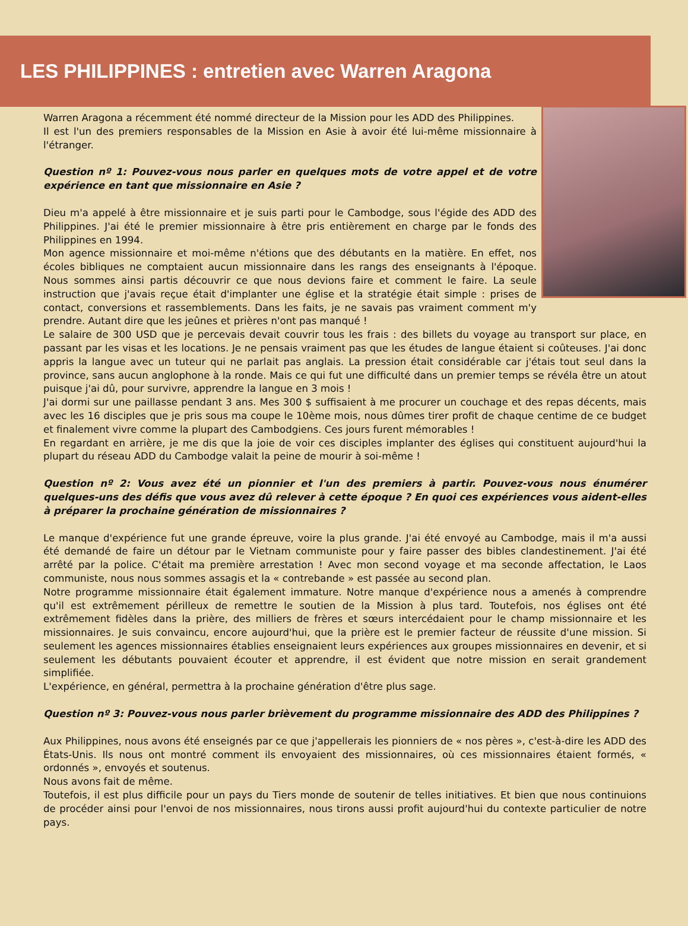LES PHILIPPINES : entretien avec Warren Aragona
Warren Aragona a récemment été nommé directeur de la Mission pour les ADD des Philippines.
Il est l'un des premiers responsables de la Mission en Asie à avoir été lui-même missionnaire à l'étranger.
Question nº 1: Pouvez-vous nous parler en quelques mots de votre appel et de votre expérience en tant que missionnaire en Asie ?
Dieu m'a appelé à être missionnaire et je suis parti pour le Cambodge, sous l'égide des ADD des Philippines. J'ai été le premier missionnaire à être pris entièrement en charge par le fonds des Philippines en 1994.
Mon agence missionnaire et moi-même n'étions que des débutants en la matière. En effet, nos écoles bibliques ne comptaient aucun missionnaire dans les rangs des enseignants à l'époque. Nous sommes ainsi partis découvrir ce que nous devions faire et comment le faire. La seule instruction que j'avais reçue était d'implanter une église et la stratégie était simple : prises de contact, conversions et rassemblements. Dans les faits, je ne savais pas vraiment comment m'y prendre. Autant dire que les jeûnes et prières n'ont pas manqué !
Le salaire de 300 USD que je percevais devait couvrir tous les frais : des billets du voyage au transport sur place, en passant par les visas et les locations. Je ne pensais vraiment pas que les études de langue étaient si coûteuses. J'ai donc appris la langue avec un tuteur qui ne parlait pas anglais. La pression était considérable car j'étais tout seul dans la province, sans aucun anglophone à la ronde. Mais ce qui fut une difficulté dans un premier temps se révéla être un atout puisque j'ai dû, pour survivre, apprendre la langue en 3 mois !
J'ai dormi sur une paillasse pendant 3 ans. Mes 300 $ suffisaient à me procurer un couchage et des repas décents, mais avec les 16 disciples que je pris sous ma coupe le 10ème mois, nous dûmes tirer profit de chaque centime de ce budget et finalement vivre comme la plupart des Cambodgiens. Ces jours furent mémorables !
En regardant en arrière, je me dis que la joie de voir ces disciples implanter des églises qui constituent aujourd'hui la plupart du réseau ADD du Cambodge valait la peine de mourir à soi-même !
Question nº 2: Vous avez été un pionnier et l'un des premiers à partir. Pouvez-vous nous énumérer quelques-uns des défis que vous avez dû relever à cette époque ? En quoi ces expériences vous aident-elles à préparer la prochaine génération de missionnaires ?
Le manque d'expérience fut une grande épreuve, voire la plus grande. J'ai été envoyé au Cambodge, mais il m'a aussi été demandé de faire un détour par le Vietnam communiste pour y faire passer des bibles clandestinement. J'ai été arrêté par la police. C'était ma première arrestation ! Avec mon second voyage et ma seconde affectation, le Laos communiste, nous nous sommes assagis et la « contrebande » est passée au second plan.
Notre programme missionnaire était également immature. Notre manque d'expérience nous a amenés à comprendre qu'il est extrêmement périlleux de remettre le soutien de la Mission à plus tard. Toutefois, nos églises ont été extrêmement fidèles dans la prière, des milliers de frères et sœurs intercédaient pour le champ missionnaire et les missionnaires. Je suis convaincu, encore aujourd'hui, que la prière est le premier facteur de réussite d'une mission. Si seulement les agences missionnaires établies enseignaient leurs expériences aux groupes missionnaires en devenir, et si seulement les débutants pouvaient écouter et apprendre, il est évident que notre mission en serait grandement simplifiée.
L'expérience, en général, permettra à la prochaine génération d'être plus sage.
Question nº 3: Pouvez-vous nous parler brièvement du programme missionnaire des ADD des Philippines ?
Aux Philippines, nous avons été enseignés par ce que j'appellerais les pionniers de « nos pères », c'est-à-dire les ADD des États-Unis. Ils nous ont montré comment ils envoyaient des missionnaires, où ces missionnaires étaient formés, « ordonnés », envoyés et soutenus.
Nous avons fait de même.
Toutefois, il est plus difficile pour un pays du Tiers monde de soutenir de telles initiatives. Et bien que nous continuions de procéder ainsi pour l'envoi de nos missionnaires, nous tirons aussi profit aujourd'hui du contexte particulier de notre pays.